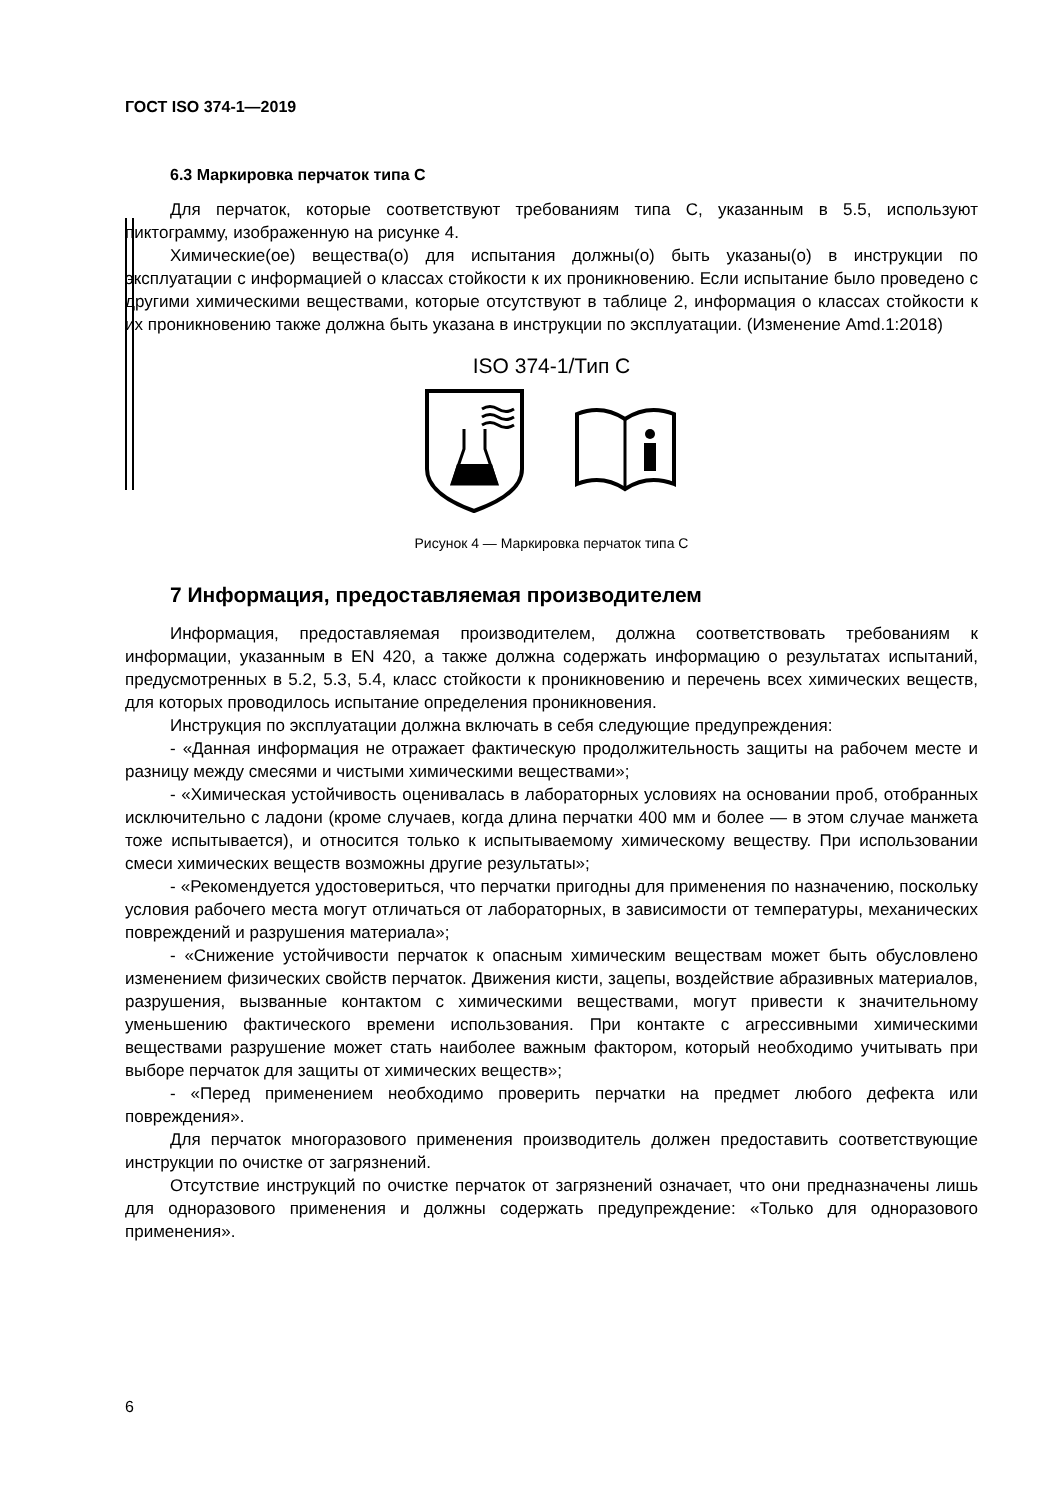ГОСТ ISO 374-1—2019
6.3 Маркировка перчаток типа C
Для перчаток, которые соответствуют требованиям типа C, указанным в 5.5, используют пиктограмму, изображенную на рисунке 4.
Химические(ое) вещества(о) для испытания должны(о) быть указаны(о) в инструкции по эксплуатации с информацией о классах стойкости к их проникновению. Если испытание было проведено с другими химическими веществами, которые отсутствуют в таблице 2, информация о классах стойкости к их проникновению также должна быть указана в инструкции по эксплуатации. (Изменение Amd.1:2018)
ISO 374-1/Тип C
Рисунок 4 — Маркировка перчаток типа C
7 Информация, предоставляемая производителем
Информация, предоставляемая производителем, должна соответствовать требованиям к информации, указанным в EN 420, а также должна содержать информацию о результатах испытаний, предусмотренных в 5.2, 5.3, 5.4, класс стойкости к проникновению и перечень всех химических веществ, для которых проводилось испытание определения проникновения.
Инструкция по эксплуатации должна включать в себя следующие предупреждения:
- «Данная информация не отражает фактическую продолжительность защиты на рабочем месте и разницу между смесями и чистыми химическими веществами»;
- «Химическая устойчивость оценивалась в лабораторных условиях на основании проб, отобранных исключительно с ладони (кроме случаев, когда длина перчатки 400 мм и более — в этом случае манжета тоже испытывается), и относится только к испытываемому химическому веществу. При использовании смеси химических веществ возможны другие результаты»;
- «Рекомендуется удостовериться, что перчатки пригодны для применения по назначению, поскольку условия рабочего места могут отличаться от лабораторных, в зависимости от температуры, механических повреждений и разрушения материала»;
- «Снижение устойчивости перчаток к опасным химическим веществам может быть обусловлено изменением физических свойств перчаток. Движения кисти, зацепы, воздействие абразивных материалов, разрушения, вызванные контактом с химическими веществами, могут привести к значительному уменьшению фактического времени использования. При контакте с агрессивными химическими веществами разрушение может стать наиболее важным фактором, который необходимо учитывать при выборе перчаток для защиты от химических веществ»;
- «Перед применением необходимо проверить перчатки на предмет любого дефекта или повреждения».
Для перчаток многоразового применения производитель должен предоставить соответствующие инструкции по очистке от загрязнений.
Отсутствие инструкций по очистке перчаток от загрязнений означает, что они предназначены лишь для одноразового применения и должны содержать предупреждение: «Только для одноразового применения».
6